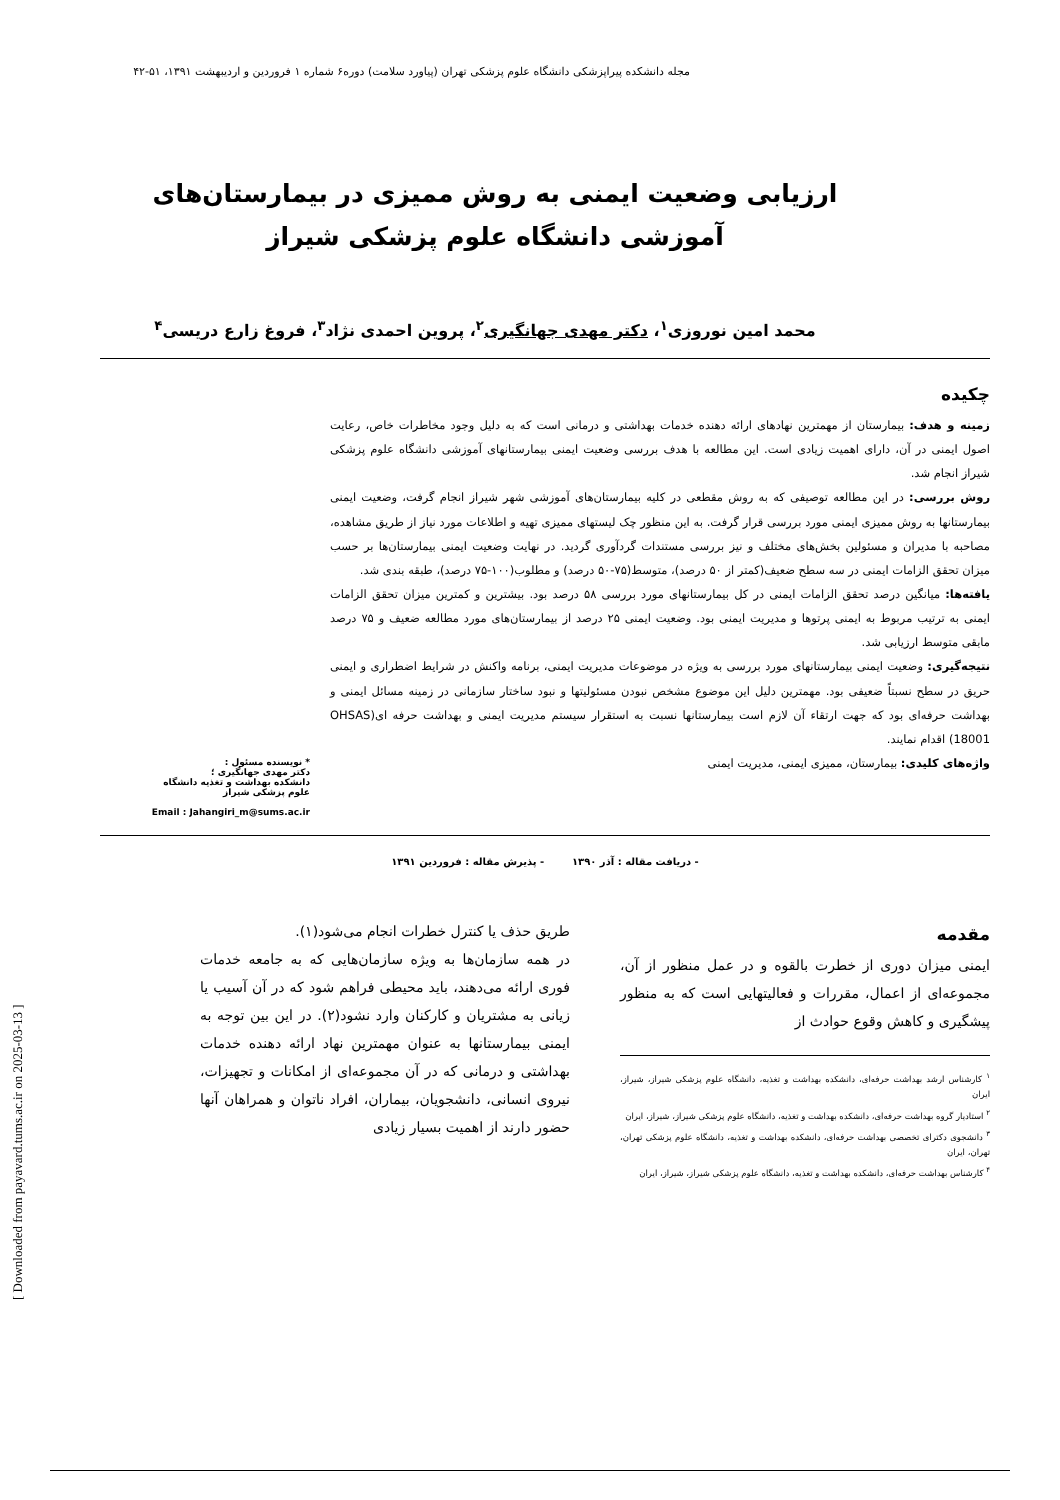مجله دانشکده پیراپزشکی دانشگاه علوم پزشکی تهران (پیاورد سلامت) دوره۶ شماره ۱ فروردین و اردیبهشت ۱۳۹۱، ۵۱-۴۲
ارزیابی وضعیت ایمنی به روش ممیزی در بیمارستان‌های
آموزشی دانشگاه علوم پزشکی شیراز
محمد امین نوروزی<sup>۱</sup>، دکتر مهدی جهانگیری<sup>۲</sup>، پروین احمدی نژاد<sup>۳</sup>، فروغ زارع دریسی<sup>۴</sup>
چکیده
زمینه و هدف: بیمارستان از مهمترین نهادهای ارائه دهنده خدمات بهداشتی و درمانی است که به دلیل وجود مخاطرات خاص، رعایت اصول ایمنی در آن، دارای اهمیت زیادی است. این مطالعه با هدف بررسی وضعیت ایمنی بیمارستانهای آموزشی دانشگاه علوم پزشکی شیراز انجام شد.
روش بررسی: در این مطالعه توصیفی که به روش مقطعی در کلیه بیمارستان‌های آموزشی شهر شیراز انجام گرفت، وضعیت ایمنی بیمارستانها به روش ممیزی ایمنی مورد بررسی قرار گرفت. به این منظور چک لیستهای ممیزی تهیه و اطلاعات مورد نیاز از طریق مشاهده، مصاحبه با مدیران و مسئولین بخش‌های مختلف و نیز بررسی مستندات گردآوری گردید. در نهایت وضعیت ایمنی بیمارستان‌ها بر حسب میزان تحقق الزامات ایمنی در سه سطح ضعیف(کمتر از ۵۰ درصد)، متوسط(۷۵-۵۰ درصد) و مطلوب(۱۰۰-۷۵ درصد)، طبقه بندی شد.
یافته‌ها: میانگین درصد تحقق الزامات ایمنی در کل بیمارستانهای مورد بررسی ۵۸ درصد بود. بیشترین و کمترین میزان تحقق الزامات ایمنی به ترتیب مربوط به ایمنی پرتوها و مدیریت ایمنی بود. وضعیت ایمنی ۲۵ درصد از بیمارستان‌های مورد مطالعه ضعیف و ۷۵ درصد مابقی متوسط ارزیابی شد.
نتیجه‌گیری: وضعیت ایمنی بیمارستانهای مورد بررسی به ویژه در موضوعات مدیریت ایمنی، برنامه واکنش در شرایط اضطراری و ایمنی حریق در سطح نسبتاً ضعیفی بود. مهمترین دلیل این موضوع مشخص نبودن مسئولیتها و نبود ساختار سازمانی در زمینه مسائل ایمنی و بهداشت حرفه‌ای بود که جهت ارتقاء آن لازم است بیمارستانها نسبت به استقرار سیستم مدیریت ایمنی و بهداشت حرفه ای(OHSAS 18001) اقدام نمایند.
واژه‌های کلیدی: بیمارستان، ممیزی ایمنی، مدیریت ایمنی
* نویسنده مسئول :
دکتر مهدی جهانگیری ؛
دانشکده بهداشت و تغذیه دانشگاه علوم پزشکی شیراز
Email : Jahangiri_m@sums.ac.ir
- دریافت مقاله : آذر ۱۳۹۰ - پذیرش مقاله : فروردین ۱۳۹۱
مقدمه
ایمنی میزان دوری از خطرت بالقوه و در عمل منظور از آن، مجموعه‌ای از اعمال، مقررات و فعالیتهایی است که به منظور پیشگیری و کاهش وقوع حوادث از
<sup>۱</sup> کارشناس ارشد بهداشت حرفه‌ای، دانشکده بهداشت و تغذیه، دانشگاه علوم پزشکی شیراز، شیراز، ایران
<sup>۲</sup> استادیار گروه بهداشت حرفه‌ای، دانشکده بهداشت و تغذیه، دانشگاه علوم پزشکی شیراز، شیراز، ایران
<sup>۳</sup> دانشجوی دکترای تخصصی بهداشت حرفه‌ای، دانشکده بهداشت و تغذیه، دانشگاه علوم پزشکی تهران، تهران، ایران
<sup>۴</sup> کارشناس بهداشت حرفه‌ای، دانشکده بهداشت و تغذیه، دانشگاه علوم پزشکی شیراز، شیراز، ایران
طریق حذف یا کنترل خطرات انجام می‌شود(۱).
در همه سازمان‌ها به ویژه سازمان‌هایی که به جامعه خدمات فوری ارائه می‌دهند، باید محیطی فراهم شود که در آن آسیب یا زیانی به مشتریان و کارکنان وارد نشود(۲). در این بین توجه به ایمنی بیمارستانها به عنوان مهمترین نهاد ارائه دهنده خدمات بهداشتی و درمانی که در آن مجموعه‌ای از امکانات و تجهیزات، نیروی انسانی، دانشجویان، بیماران، افراد ناتوان و همراهان آنها حضور دارند از اهمیت بسیار زیادی
[ Downloaded from payavard.tums.ac.ir on 2025-03-13 ]